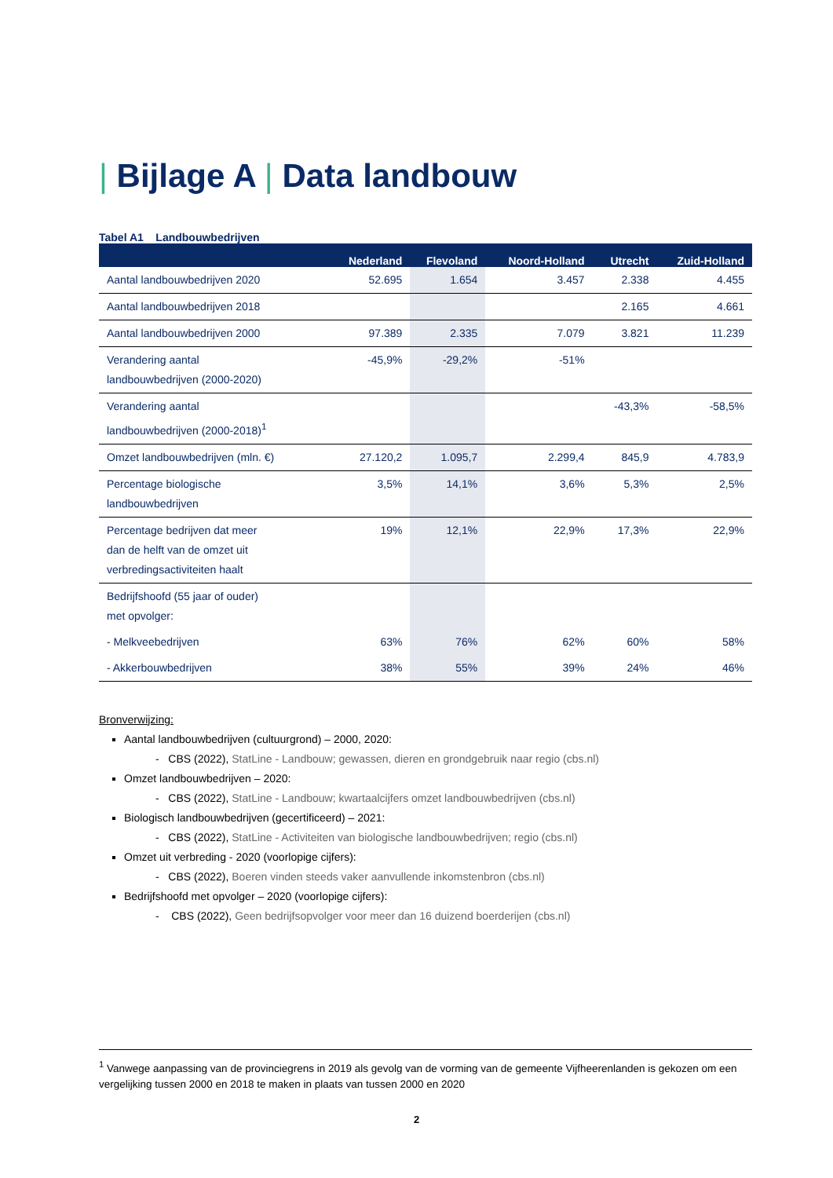| Bijlage A | Data landbouw
Tabel A1 Landbouwbedrijven
| | Nederland | Flevoland | Noord-Holland | Utrecht | Zuid-Holland |
| --- | --- | --- | --- | --- | --- |
| Aantal landbouwbedrijven 2020 | 52.695 | 1.654 | 3.457 | 2.338 | 4.455 |
| Aantal landbouwbedrijven 2018 | | | | 2.165 | 4.661 |
| Aantal landbouwbedrijven 2000 | 97.389 | 2.335 | 7.079 | 3.821 | 11.239 |
| Verandering aantal landbouwbedrijven (2000-2020) | -45,9% | -29,2% | -51% | | |
| Verandering aantal landbouwbedrijven (2000-2018)<sup>1</sup> | | | | -43,3% | -58,5% |
| Omzet landbouwbedrijven (mln. €) | 27.120,2 | 1.095,7 | 2.299,4 | 845,9 | 4.783,9 |
| Percentage biologische landbouwbedrijven | 3,5% | 14,1% | 3,6% | 5,3% | 2,5% |
| Percentage bedrijven dat meer dan de helft van de omzet uit verbredingsactiviteiten haalt | 19% | 12,1% | 22,9% | 17,3% | 22,9% |
| Bedrijfshoofd (55 jaar of ouder) met opvolger: | | | | | |
| - Melkveebedrijven | 63% | 76% | 62% | 60% | 58% |
| - Akkerbouwbedrijven | 38% | 55% | 39% | 24% | 46% |
Bronverwijzing:
Aantal landbouwbedrijven (cultuurgrond) – 2000, 2020:
- CBS (2022), StatLine - Landbouw; gewassen, dieren en grondgebruik naar regio (cbs.nl)
Omzet landbouwbedrijven – 2020:
- CBS (2022), StatLine - Landbouw; kwartaalcijfers omzet landbouwbedrijven (cbs.nl)
Biologisch landbouwbedrijven (gecertificeerd) – 2021:
- CBS (2022), StatLine - Activiteiten van biologische landbouwbedrijven; regio (cbs.nl)
Omzet uit verbreding - 2020 (voorlopige cijfers):
- CBS (2022), Boeren vinden steeds vaker aanvullende inkomstenbron (cbs.nl)
Bedrijfshoofd met opvolger – 2020 (voorlopige cijfers):
- CBS (2022), Geen bedrijfsopvolger voor meer dan 16 duizend boerderijen (cbs.nl)
<sup>1</sup> Vanwege aanpassing van de provinciegrens in 2019 als gevolg van de vorming van de gemeente Vijfheerenlanden is gekozen om een vergelijking tussen 2000 en 2018 te maken in plaats van tussen 2000 en 2020
2